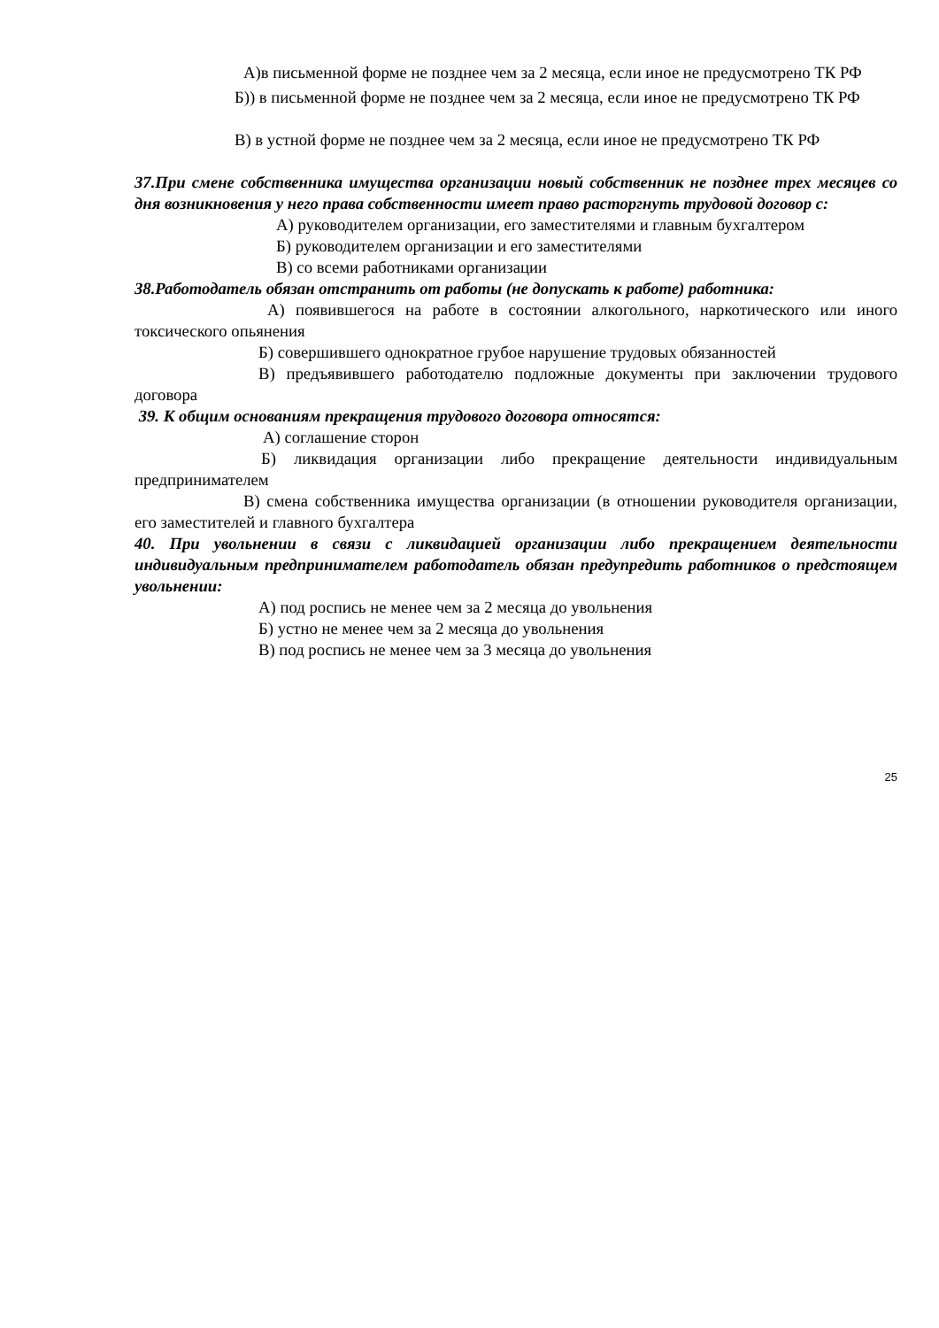А)в письменной форме не позднее чем за 2 месяца, если иное не предусмотрено ТК РФ
Б)) в письменной форме не позднее чем за 2 месяца, если иное не предусмотрено ТК РФ
В) в устной форме не позднее чем за 2 месяца, если иное не предусмотрено ТК РФ
37.При смене собственника имущества организации новый собственник не позднее трех месяцев со дня возникновения у него права собственности имеет право расторгнуть трудовой договор с:
А) руководителем организации, его заместителями и главным бухгалтером
Б) руководителем организации и его заместителями
В) со всеми работниками организации
38.Работодатель обязан отстранить от работы (не допускать к работе) работника:
А) появившегося на работе в состоянии алкогольного, наркотического или иного токсического опьянения
Б) совершившего однократное грубое нарушение трудовых обязанностей
В) предъявившего работодателю подложные документы при заключении трудового договора
39. К общим основаниям прекращения трудового договора относятся:
А) соглашение сторон
Б) ликвидация организации либо прекращение деятельности индивидуальным предпринимателем
В) смена собственника имущества организации (в отношении руководителя организации, его заместителей и главного бухгалтера
40. При увольнении в связи с ликвидацией организации либо прекращением деятельности индивидуальным предпринимателем работодатель обязан предупредить работников о предстоящем увольнении:
А) под роспись не менее чем за 2 месяца до увольнения
Б) устно не менее чем за 2 месяца до увольнения
В) под роспись не менее чем за 3 месяца до увольнения
25